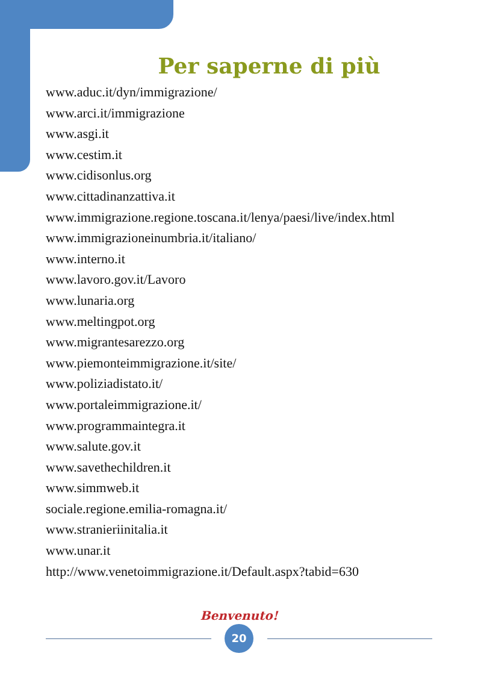Per saperne di più
www.aduc.it/dyn/immigrazione/
www.arci.it/immigrazione
www.asgi.it
www.cestim.it
www.cidisonlus.org
www.cittadinanzattiva.it
www.immigrazione.regione.toscana.it/lenya/paesi/live/index.html
www.immigrazioneinumbria.it/italiano/
www.interno.it
www.lavoro.gov.it/Lavoro
www.lunaria.org
www.meltingpot.org
www.migrantesarezzo.org
www.piemonteimmigrazione.it/site/
www.poliziadistato.it/
www.portaleimmigrazione.it/
www.programmaintegra.it
www.salute.gov.it
www.savethechildren.it
www.simmweb.it
sociale.regione.emilia-romagna.it/
www.stranieriinitalia.it
www.unar.it
http://www.venetoimmigrazione.it/Default.aspx?tabid=630
Benvenuto!
20